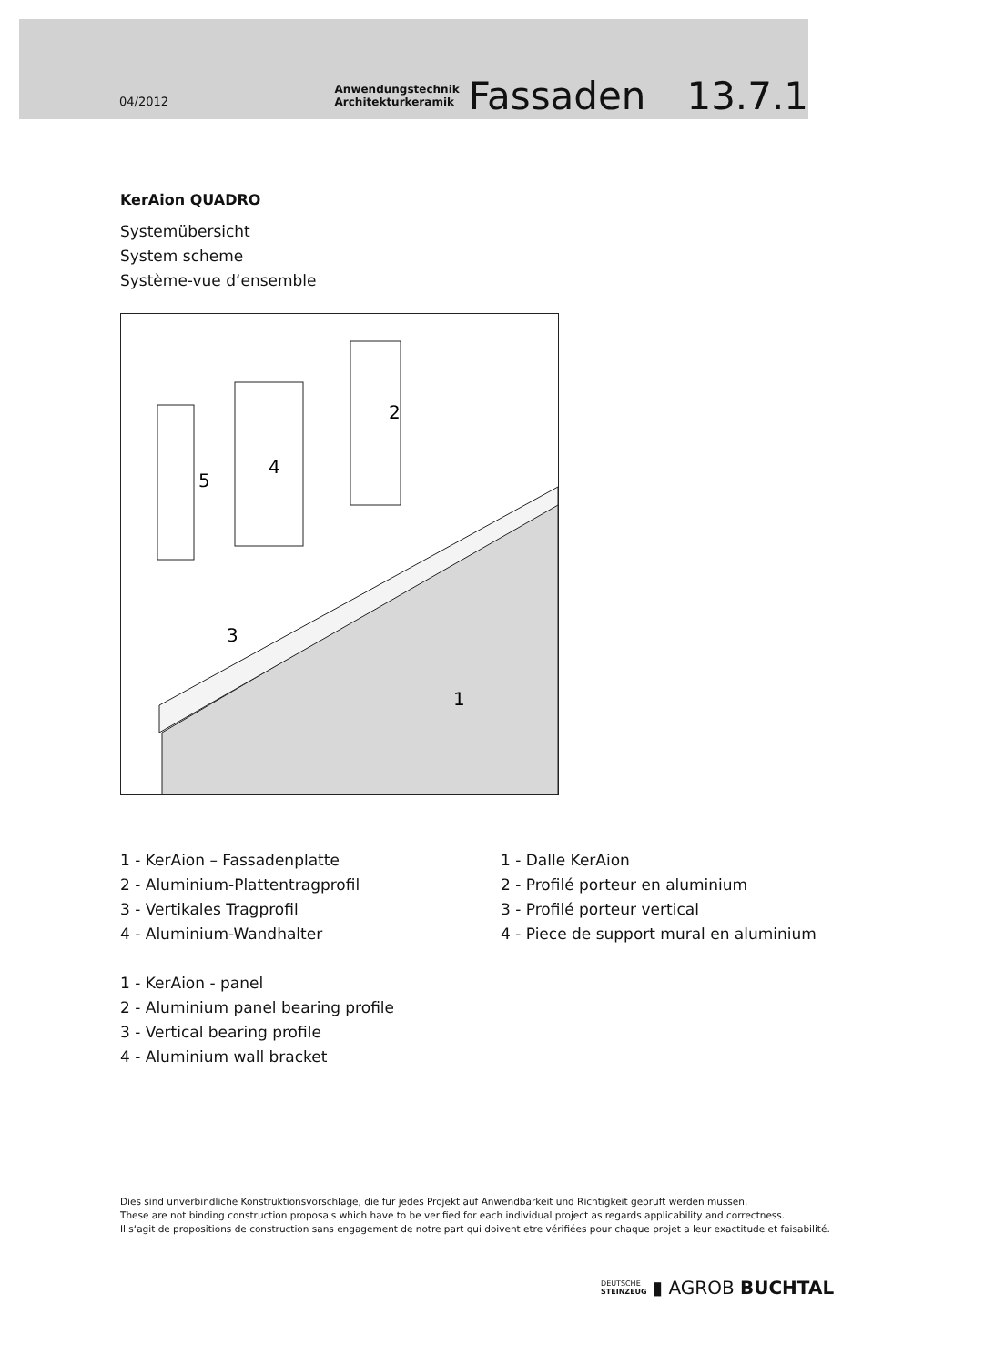04/2012 Anwendungstechnik Architekturkeramik Fassaden 13.7.1
KerAion QUADRO
Systemübersicht
System scheme
Système-vue d‘ensemble
5
4
2
3
1
1 - KerAion – Fassadenplatte
2 - Aluminium-Plattentragprofil
3 - Vertikales Tragprofil
4 - Aluminium-Wandhalter
1 - KerAion - panel
2 - Aluminium panel bearing profile
3 - Vertical bearing profile
4 - Aluminium wall bracket
1 - Dalle KerAion
2 - Profilé porteur en aluminium
3 - Profilé porteur vertical
4 - Piece de support mural en aluminium
Dies sind unverbindliche Konstruktionsvorschläge, die für jedes Projekt auf Anwendbarkeit und Richtigkeit geprüft werden müssen.
These are not binding construction proposals which have to be verified for each individual project as regards applicability and correctness.
Il s‘agit de propositions de construction sans engagement de notre part qui doivent etre vérifiées pour chaque projet a leur exactitude et faisabilité.
DEUTSCHE
STEINZEUG ▮ AGROB BUCHTAL